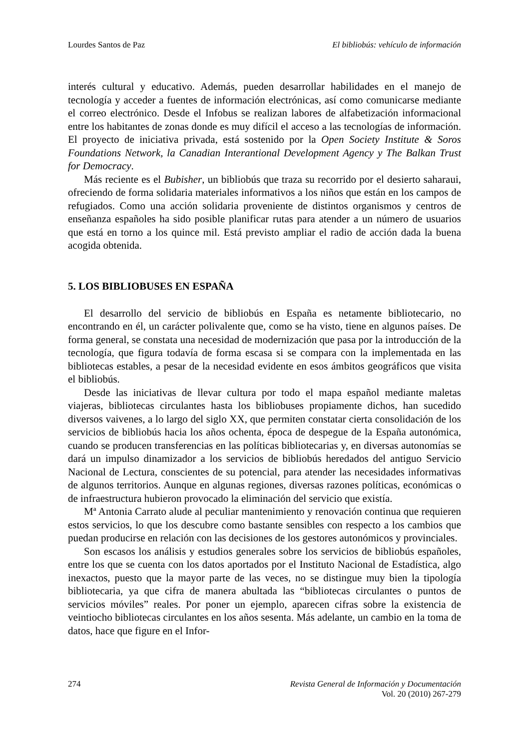Lourdes Santos de Paz El bibliobús: vehículo de información
interés cultural y educativo. Además, pueden desarrollar habilidades en el manejo de tecnología y acceder a fuentes de información electrónicas, así como comunicarse mediante el correo electrónico. Desde el Infobus se realizan labores de alfabetización informacional entre los habitantes de zonas donde es muy difícil el acceso a las tecnologías de información. El proyecto de iniciativa privada, está sostenido por la Open Society Institute & Soros Foundations Network, la Canadian Interantional Development Agency y The Balkan Trust for Democracy.
Más reciente es el Bubisher, un bibliobús que traza su recorrido por el desierto saharaui, ofreciendo de forma solidaria materiales informativos a los niños que están en los campos de refugiados. Como una acción solidaria proveniente de distintos organismos y centros de enseñanza españoles ha sido posible planificar rutas para atender a un número de usuarios que está en torno a los quince mil. Está previsto ampliar el radio de acción dada la buena acogida obtenida.
5. LOS BIBLIOBUSES EN ESPAÑA
El desarrollo del servicio de bibliobús en España es netamente bibliotecario, no encontrando en él, un carácter polivalente que, como se ha visto, tiene en algunos países. De forma general, se constata una necesidad de modernización que pasa por la introducción de la tecnología, que figura todavía de forma escasa si se compara con la implementada en las bibliotecas estables, a pesar de la necesidad evidente en esos ámbitos geográficos que visita el bibliobús.
Desde las iniciativas de llevar cultura por todo el mapa español mediante maletas viajeras, bibliotecas circulantes hasta los bibliobuses propiamente dichos, han sucedido diversos vaivenes, a lo largo del siglo XX, que permiten constatar cierta consolidación de los servicios de bibliobús hacia los años ochenta, época de despegue de la España autonómica, cuando se producen transferencias en las políticas bibliotecarias y, en diversas autonomías se dará un impulso dinamizador a los servicios de bibliobús heredados del antiguo Servicio Nacional de Lectura, conscientes de su potencial, para atender las necesidades informativas de algunos territorios. Aunque en algunas regiones, diversas razones políticas, económicas o de infraestructura hubieron provocado la eliminación del servicio que existía.
Mª Antonia Carrato alude al peculiar mantenimiento y renovación continua que requieren estos servicios, lo que los descubre como bastante sensibles con respecto a los cambios que puedan producirse en relación con las decisiones de los gestores autonómicos y provinciales.
Son escasos los análisis y estudios generales sobre los servicios de bibliobús españoles, entre los que se cuenta con los datos aportados por el Instituto Nacional de Estadística, algo inexactos, puesto que la mayor parte de las veces, no se distingue muy bien la tipología bibliotecaria, ya que cifra de manera abultada las “bibliotecas circulantes o puntos de servicios móviles” reales. Por poner un ejemplo, aparecen cifras sobre la existencia de veintiocho bibliotecas circulantes en los años sesenta. Más adelante, un cambio en la toma de datos, hace que figure en el Infor-
274 Revista General de Información y Documentación
Vol. 20 (2010) 267-279